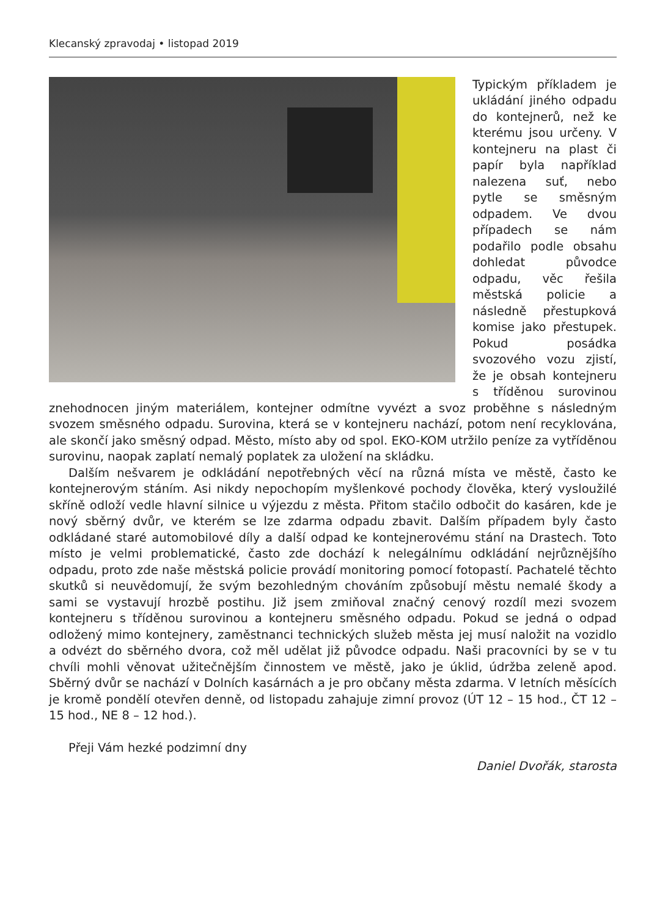Klecanský zpravodaj • listopad 2019
Typickým příkladem je ukládání jiného odpadu do kontejnerů, než ke kterému jsou určeny. V kontejneru na plast či papír byla například nalezena suť, nebo pytle se směsným odpadem. Ve dvou případech se nám podařilo podle obsahu dohledat původce odpadu, věc řešila městská policie a následně přestupková komise jako přestupek. Pokud posádka svozového vozu zjistí, že je obsah kontejneru s tříděnou surovinou znehodnocen jiným materiálem, kontejner odmítne vyvézt a svoz proběhne s následným svozem směsného odpadu. Surovina, která se v kontejneru nachází, potom není recyklována, ale skončí jako směsný odpad. Město, místo aby od spol. EKO-KOM utržilo peníze za vytříděnou surovinu, naopak zaplatí nemalý poplatek za uložení na skládku.
Dalším nešvarem je odkládání nepotřebných věcí na různá místa ve městě, často ke kontejnerovým stáním. Asi nikdy nepochopím myšlenkové pochody člověka, který vysloužilé skříně odloží vedle hlavní silnice u výjezdu z města. Přitom stačilo odbočit do kasáren, kde je nový sběrný dvůr, ve kterém se lze zdarma odpadu zbavit. Dalším případem byly často odkládané staré automobilové díly a další odpad ke kontejnerovému stání na Drastech. Toto místo je velmi problematické, často zde dochází k nelegálnímu odkládání nejrůznějšího odpadu, proto zde naše městská policie provádí monitoring pomocí fotopastí. Pachatelé těchto skutků si neuvědomují, že svým bezohledným chováním způsobují městu nemalé škody a sami se vystavují hrozbě postihu. Již jsem zmiňoval značný cenový rozdíl mezi svozem kontejneru s tříděnou surovinou a kontejneru směsného odpadu. Pokud se jedná o odpad odložený mimo kontejnery, zaměstnanci technických služeb města jej musí naložit na vozidlo a odvézt do sběrného dvora, což měl udělat již původce odpadu. Naši pracovníci by se v tu chvíli mohli věnovat užitečnějším činnostem ve městě, jako je úklid, údržba zeleně apod. Sběrný dvůr se nachází v Dolních kasárnách a je pro občany města zdarma. V letních měsících je kromě pondělí otevřen denně, od listopadu zahajuje zimní provoz (ÚT 12 – 15 hod., ČT 12 – 15 hod., NE 8 – 12 hod.).
Přeji Vám hezké podzimní dny
Daniel Dvořák, starosta